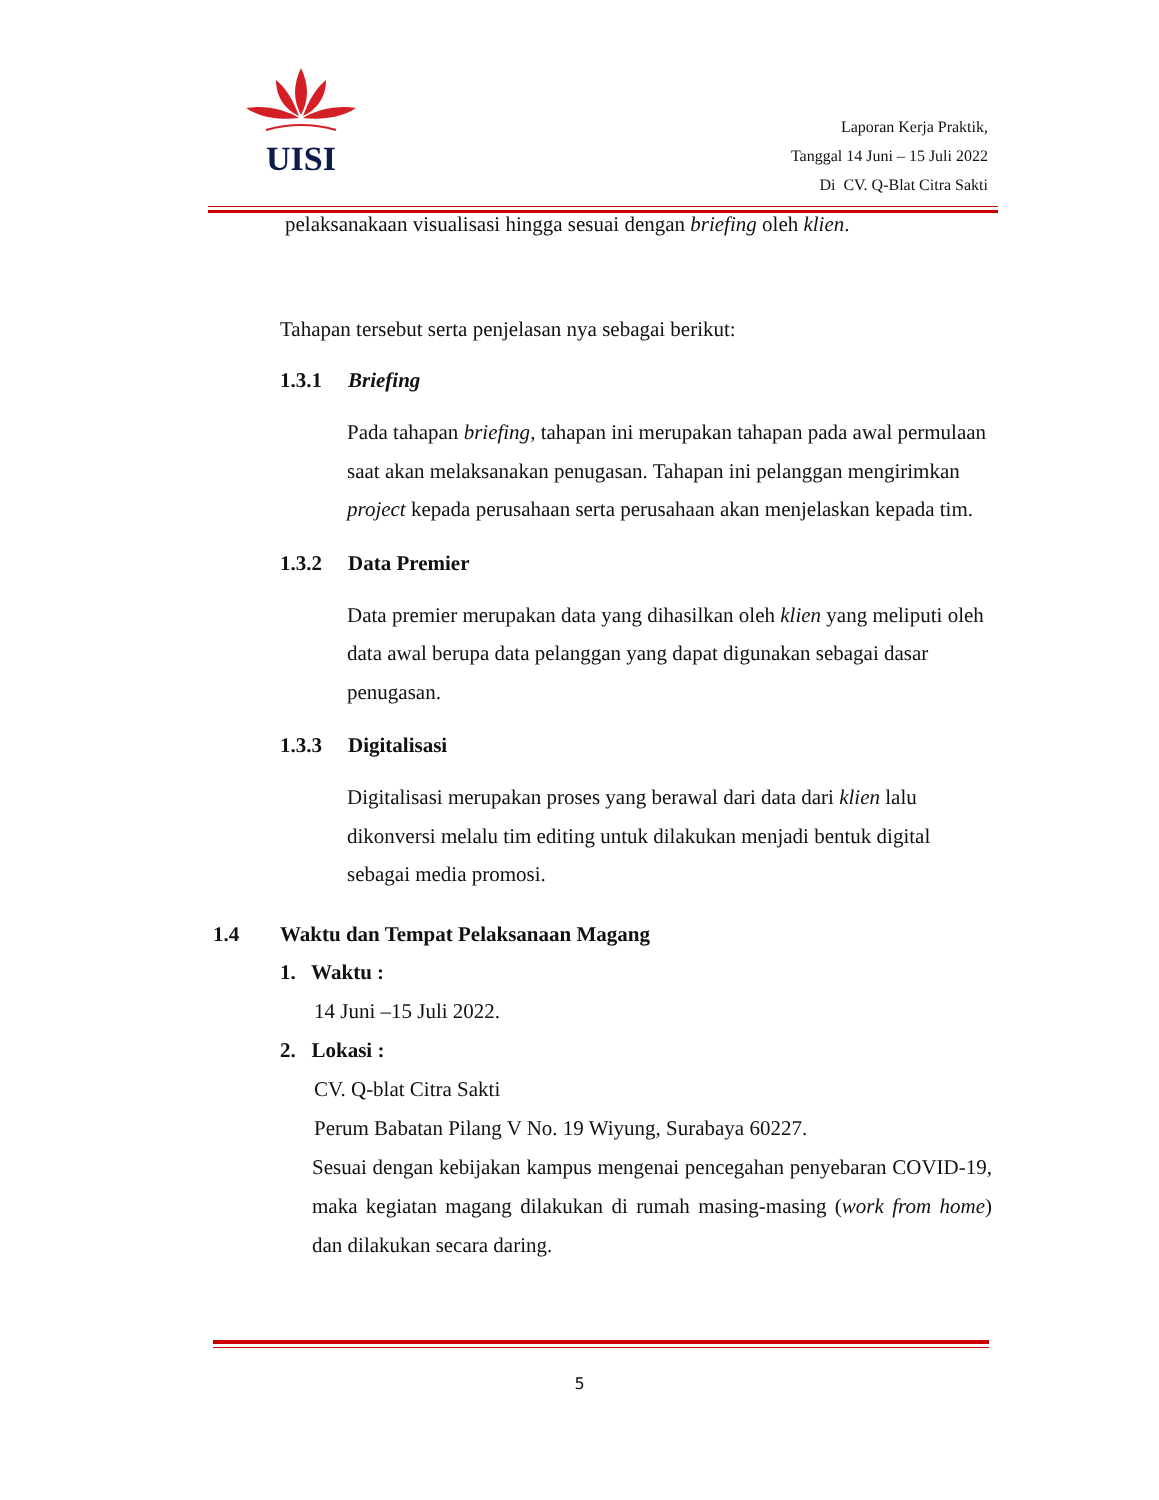UISI
Laporan Kerja Praktik,
Tanggal 14 Juni – 15 Juli 2022
Di CV. Q-Blat Citra Sakti
pelaksanakaan visualisasi hingga sesuai dengan briefing oleh klien.
Tahapan tersebut serta penjelasan nya sebagai berikut:
1.3.1 Briefing
Pada tahapan briefing, tahapan ini merupakan tahapan pada awal permulaan saat akan melaksanakan penugasan. Tahapan ini pelanggan mengirimkan project kepada perusahaan serta perusahaan akan menjelaskan kepada tim.
1.3.2 Data Premier
Data premier merupakan data yang dihasilkan oleh klien yang meliputi oleh data awal berupa data pelanggan yang dapat digunakan sebagai dasar penugasan.
1.3.3 Digitalisasi
Digitalisasi merupakan proses yang berawal dari data dari klien lalu dikonversi melalu tim editing untuk dilakukan menjadi bentuk digital sebagai media promosi.
1.4 Waktu dan Tempat Pelaksanaan Magang
1. Waktu :
14 Juni –15 Juli 2022.
2. Lokasi :
CV. Q-blat Citra Sakti
Perum Babatan Pilang V No. 19 Wiyung, Surabaya 60227.
Sesuai dengan kebijakan kampus mengenai pencegahan penyebaran COVID-19, maka kegiatan magang dilakukan di rumah masing-masing (work from home) dan dilakukan secara daring.
5